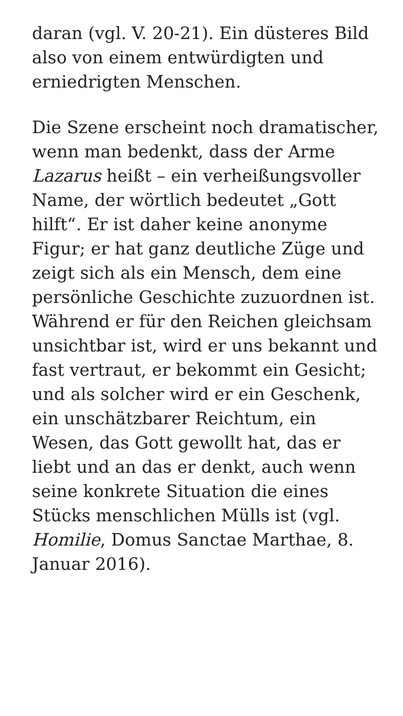daran (vgl. V. 20-21). Ein düsteres Bild also von einem entwürdigten und erniedrigten Menschen.
Die Szene erscheint noch dramatischer, wenn man bedenkt, dass der Arme Lazarus heißt – ein verheißungsvoller Name, der wörtlich bedeutet „Gott hilft“. Er ist daher keine anonyme Figur; er hat ganz deutliche Züge und zeigt sich als ein Mensch, dem eine persönliche Geschichte zuzuordnen ist. Während er für den Reichen gleichsam unsichtbar ist, wird er uns bekannt und fast vertraut, er bekommt ein Gesicht; und als solcher wird er ein Geschenk, ein unschätzbarer Reichtum, ein Wesen, das Gott gewollt hat, das er liebt und an das er denkt, auch wenn seine konkrete Situation die eines Stücks menschlichen Mülls ist (vgl. Homilie, Domus Sanctae Marthae, 8. Januar 2016).